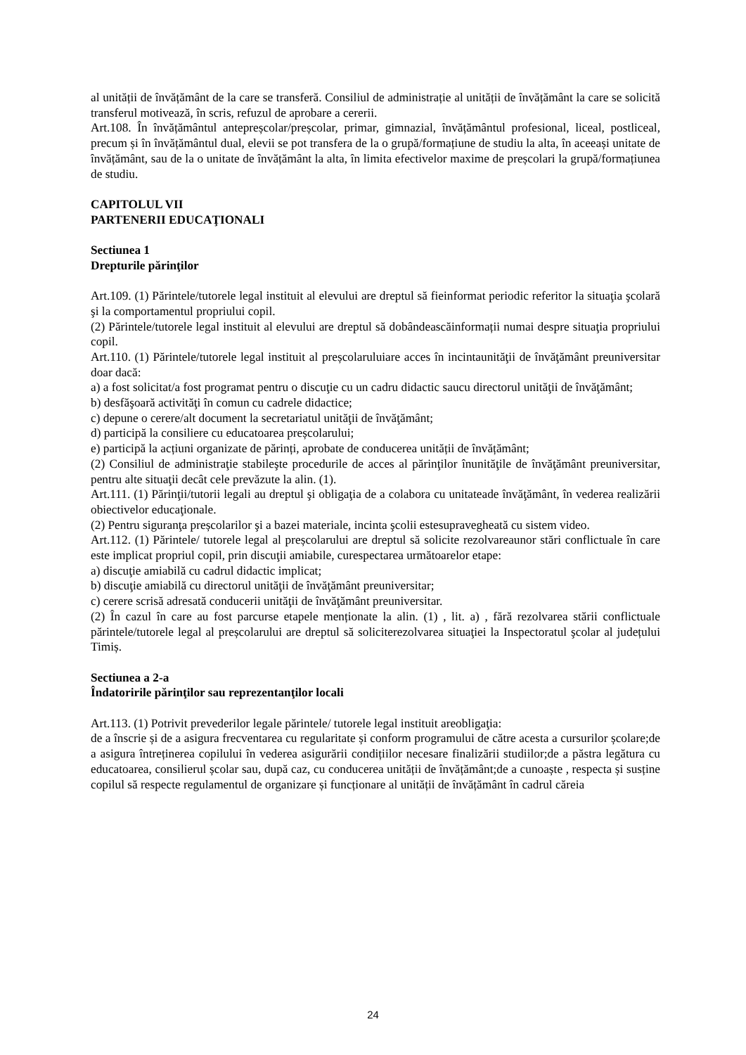al unității de învățământ de la care se transferă. Consiliul de administrație al unității de învățământ la care se solicită transferul motivează, în scris, refuzul de aprobare a cererii.
Art.108. În învățământul antepreșcolar/preșcolar, primar, gimnazial, învățământul profesional, liceal, postliceal, precum și în învățământul dual, elevii se pot transfera de la o grupă/formațiune de studiu la alta, în aceeași unitate de învățământ, sau de la o unitate de învățământ la alta, în limita efectivelor maxime de preșcolari la grupă/formațiunea de studiu.
CAPITOLUL VII
PARTENERII EDUCAŢIONALI
Sectiunea 1
Drepturile părinţilor
Art.109. (1) Părintele/tutorele legal instituit al elevului are dreptul să fieinformat periodic referitor la situaţia şcolară şi la comportamentul propriului copil.
(2) Părintele/tutorele legal instituit al elevului are dreptul să dobândeascăinformații numai despre situaţia propriului copil.
Art.110. (1) Părintele/tutorele legal instituit al preșcolaruluiare acces în incintaunităţii de învăţământ preuniversitar doar dacă:
a) a fost solicitat/a fost programat pentru o discuţie cu un cadru didactic saucu directorul unităţii de învăţământ;
b) desfăşoară activităţi în comun cu cadrele didactice;
c) depune o cerere/alt document la secretariatul unităţii de învăţământ;
d) participă la consiliere cu educatoarea preșcolarului;
e) participă la acțiuni organizate de părinți, aprobate de conducerea unității de învățământ;
(2) Consiliul de administraţie stabileşte procedurile de acces al părinţilor înunităţile de învăţământ preuniversitar, pentru alte situaţii decât cele prevăzute la alin. (1).
Art.111. (1) Părinţii/tutorii legali au dreptul şi obligaţia de a colabora cu unitateade învăţământ, în vederea realizării obiectivelor educaţionale.
(2) Pentru siguranţa preșcolarilor şi a bazei materiale, incinta şcolii estesupravegheată cu sistem video.
Art.112. (1) Părintele/ tutorele legal al preșcolarului are dreptul să solicite rezolvareaunor stări conflictuale în care este implicat propriul copil, prin discuţii amiabile, curespectarea următoarelor etape:
a) discuţie amiabilă cu cadrul didactic implicat;
b) discuţie amiabilă cu directorul unităţii de învăţământ preuniversitar;
c) cerere scrisă adresată conducerii unităţii de învăţământ preuniversitar.
(2) În cazul în care au fost parcurse etapele menționate la alin. (1) , lit. a) , fără rezolvarea stării conflictuale părintele/tutorele legal al preșcolarului are dreptul să soliciterezolvarea situaţiei la Inspectoratul şcolar al județului Timiș.
Sectiunea a 2-a
Îndatoririle părinţilor sau reprezentanţilor locali
Art.113. (1) Potrivit prevederilor legale părintele/ tutorele legal instituit areobligaţia:
de a înscrie și de a asigura frecventarea cu regularitate și conform programului de către acesta a cursurilor școlare;de a asigura întreținerea copilului în vederea asigurării condițiilor necesare finalizării studiilor;de a păstra legătura cu educatoarea, consilierul școlar sau, după caz, cu conducerea unității de învățământ;de a cunoaște , respecta și susține copilul să respecte regulamentul de organizare și funcționare al unității de învățământ în cadrul căreia
24